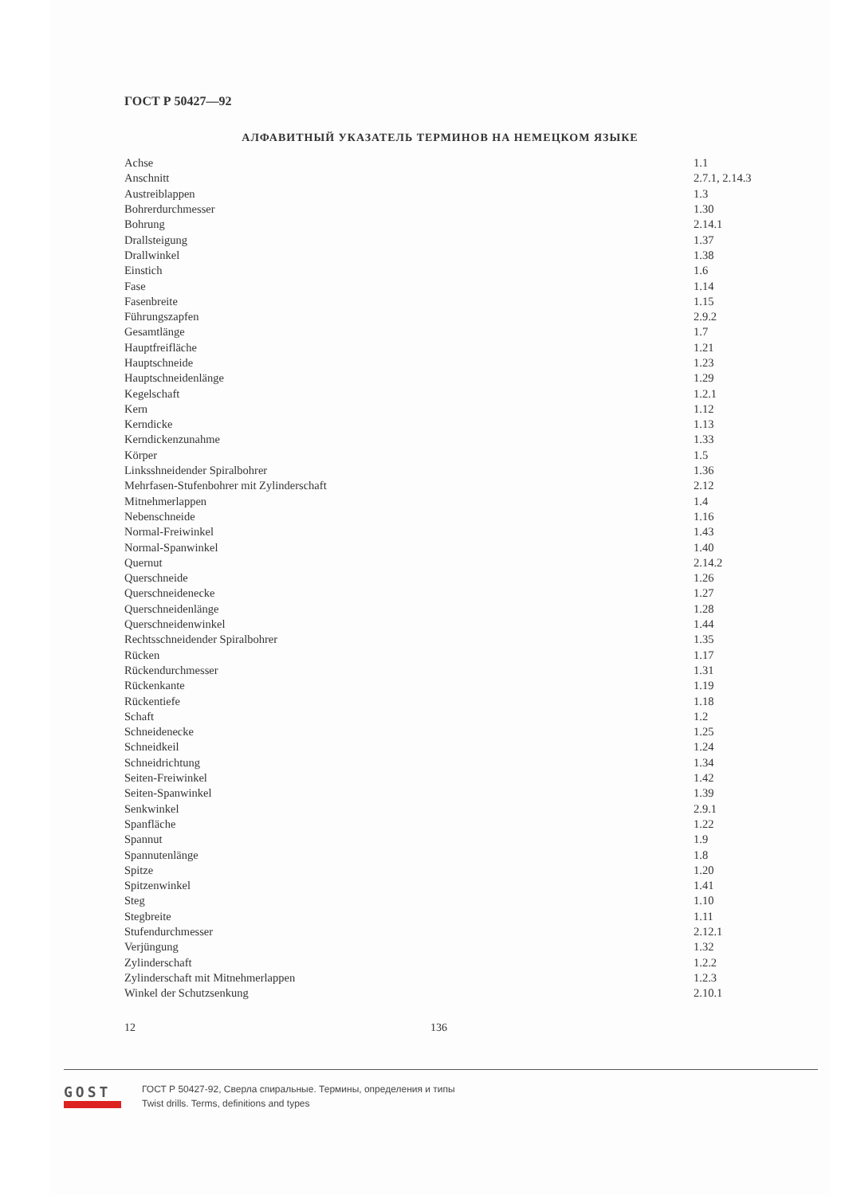ГОСТ Р 50427—92
АЛФАВИТНЫЙ УКАЗАТЕЛЬ ТЕРМИНОВ НА НЕМЕЦКОМ ЯЗЫКЕ
| Achse | 1.1 |
| Anschnitt | 2.7.1, 2.14.3 |
| Austreiblappen | 1.3 |
| Bohrerdurchmesser | 1.30 |
| Bohrung | 2.14.1 |
| Drallsteigung | 1.37 |
| Drallwinkel | 1.38 |
| Einstich | 1.6 |
| Fase | 1.14 |
| Fasenbreite | 1.15 |
| Führungszapfen | 2.9.2 |
| Gesamtlänge | 1.7 |
| Hauptfreifläche | 1.21 |
| Hauptschneide | 1.23 |
| Hauptschneidenlänge | 1.29 |
| Kegelschaft | 1.2.1 |
| Kern | 1.12 |
| Kerndicke | 1.13 |
| Kerndickenzunahme | 1.33 |
| Körper | 1.5 |
| Linksshneidender Spiralbohrer | 1.36 |
| Mehrfasen-Stufenbohrer mit Zylinderschaft | 2.12 |
| Mitnehmerlappen | 1.4 |
| Nebenschneide | 1.16 |
| Normal-Freiwinkel | 1.43 |
| Normal-Spanwinkel | 1.40 |
| Quernut | 2.14.2 |
| Querschneide | 1.26 |
| Querschneidenecke | 1.27 |
| Querschneidenlänge | 1.28 |
| Querschneidenwinkel | 1.44 |
| Rechtsschneidender Spiralbohrer | 1.35 |
| Rücken | 1.17 |
| Rückendurchmesser | 1.31 |
| Rückenkante | 1.19 |
| Rückentiefe | 1.18 |
| Schaft | 1.2 |
| Schneidenecke | 1.25 |
| Schneidkeil | 1.24 |
| Schneidrichtung | 1.34 |
| Seiten-Freiwinkel | 1.42 |
| Seiten-Spanwinkel | 1.39 |
| Senkwinkel | 2.9.1 |
| Spanfläche | 1.22 |
| Spannut | 1.9 |
| Spannutenlänge | 1.8 |
| Spitze | 1.20 |
| Spitzenwinkel | 1.41 |
| Steg | 1.10 |
| Stegbreite | 1.11 |
| Stufendurchmesser | 2.12.1 |
| Verjüngung | 1.32 |
| Zylinderschaft | 1.2.2 |
| Zylinderschaft mit Mitnehmerlappen | 1.2.3 |
| Winkel der Schutzsenkung | 2.10.1 |
12 136
GOST
ГОСТ Р 50427-92, Сверла спиральные. Термины, определения и типы
Twist drills. Terms, definitions and types